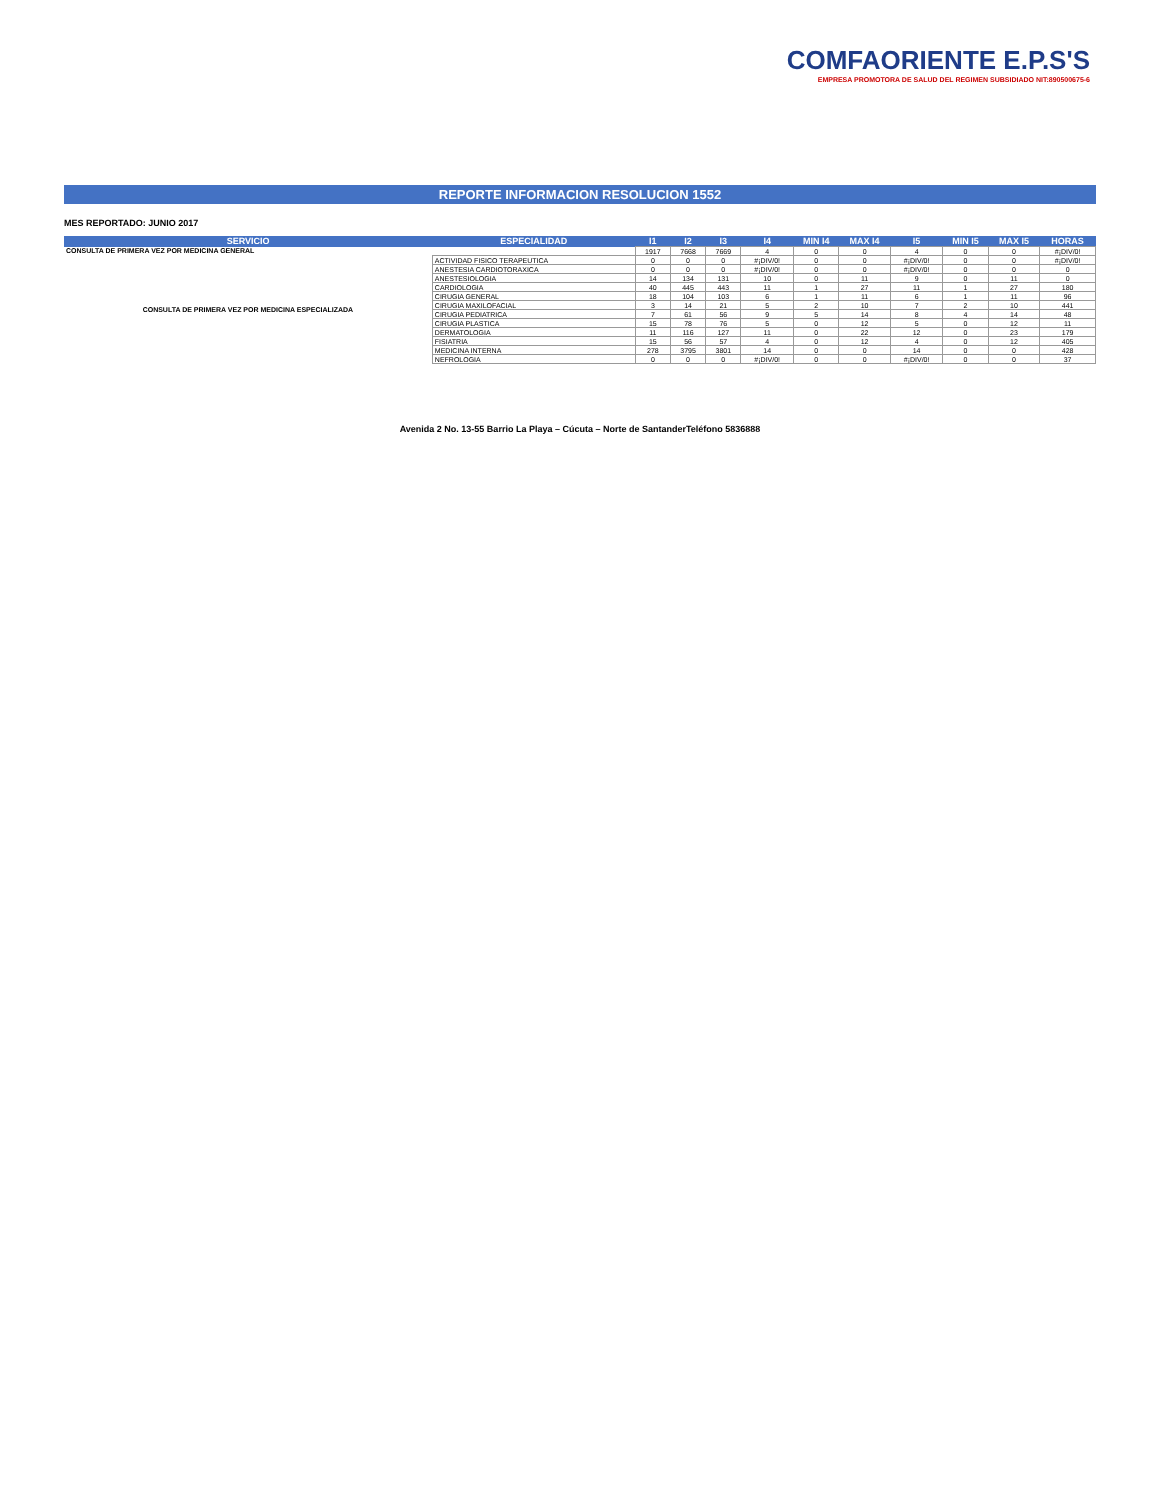COMFAORIENTE E.P.S'S
EMPRESA PROMOTORA DE SALUD DEL REGIMEN SUBSIDIADO NIT:890500675-6
REPORTE INFORMACION RESOLUCION 1552
MES REPORTADO: JUNIO 2017
| SERVICIO | ESPECIALIDAD | I1 | I2 | I3 | I4 | MIN I4 | MAX I4 | I5 | MIN I5 | MAX I5 | HORAS |
| --- | --- | --- | --- | --- | --- | --- | --- | --- | --- | --- | --- |
| CONSULTA DE PRIMERA VEZ POR MEDICINA GENERAL | | 1917 | 7668 | 7669 | 4 | 0 | 0 | 4 | 0 | 0 | #¡DIV/0! |
| CONSULTA DE PRIMERA VEZ POR MEDICINA ESPECIALIZADA | ACTIVIDAD FISICO TERAPEUTICA | 0 | 0 | 0 | #¡DIV/0! | 0 | 0 | #¡DIV/0! | 0 | 0 | #¡DIV/0! |
| | ANESTESIA CARDIOTORAXICA | 0 | 0 | 0 | #¡DIV/0! | 0 | 0 | #¡DIV/0! | 0 | 0 | 0 |
| | ANESTESIOLOGIA | 14 | 134 | 131 | 10 | 0 | 11 | 9 | 0 | 11 | 0 |
| | CARDIOLOGIA | 40 | 445 | 443 | 11 | 1 | 27 | 11 | 1 | 27 | 180 |
| | CIRUGIA GENERAL | 18 | 104 | 103 | 6 | 1 | 11 | 6 | 1 | 11 | 96 |
| | CIRUGIA MAXILOFACIAL | 3 | 14 | 21 | 5 | 2 | 10 | 7 | 2 | 10 | 441 |
| | CIRUGIA PEDIATRICA | 7 | 61 | 56 | 9 | 5 | 14 | 8 | 4 | 14 | 48 |
| | CIRUGIA PLASTICA | 15 | 78 | 76 | 5 | 0 | 12 | 5 | 0 | 12 | 11 |
| | DERMATOLOGIA | 11 | 116 | 127 | 11 | 0 | 22 | 12 | 0 | 23 | 179 |
| | FISIATRIA | 15 | 56 | 57 | 4 | 0 | 12 | 4 | 0 | 12 | 405 |
| | MEDICINA INTERNA | 278 | 3795 | 3801 | 14 | 0 | 0 | 14 | 0 | 0 | 428 |
| | NEFROLOGIA | 0 | 0 | 0 | #¡DIV/0! | 0 | 0 | #¡DIV/0! | 0 | 0 | 37 |
Avenida 2 No. 13-55 Barrio La Playa – Cúcuta – Norte de SantanderTeléfono 5836888